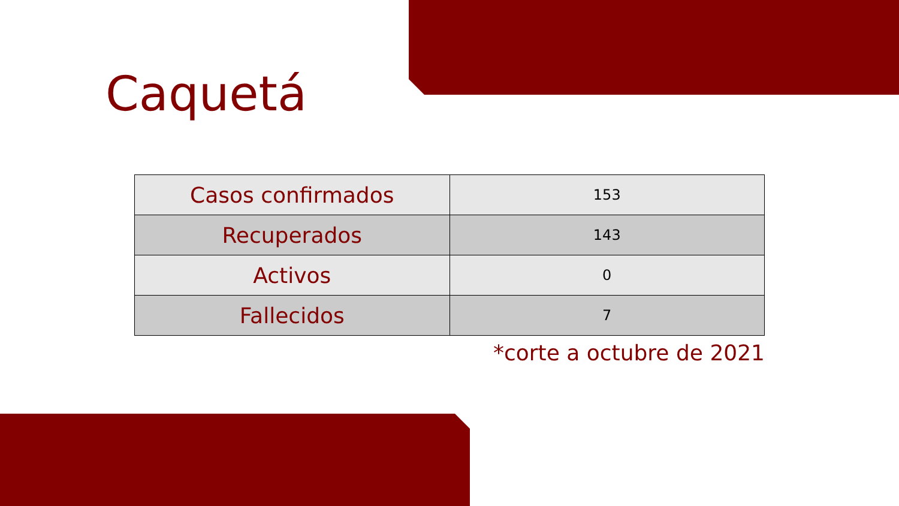Caquetá
| Casos confirmados | 153 |
| Recuperados | 143 |
| Activos | 0 |
| Fallecidos | 7 |
*corte a octubre de 2021